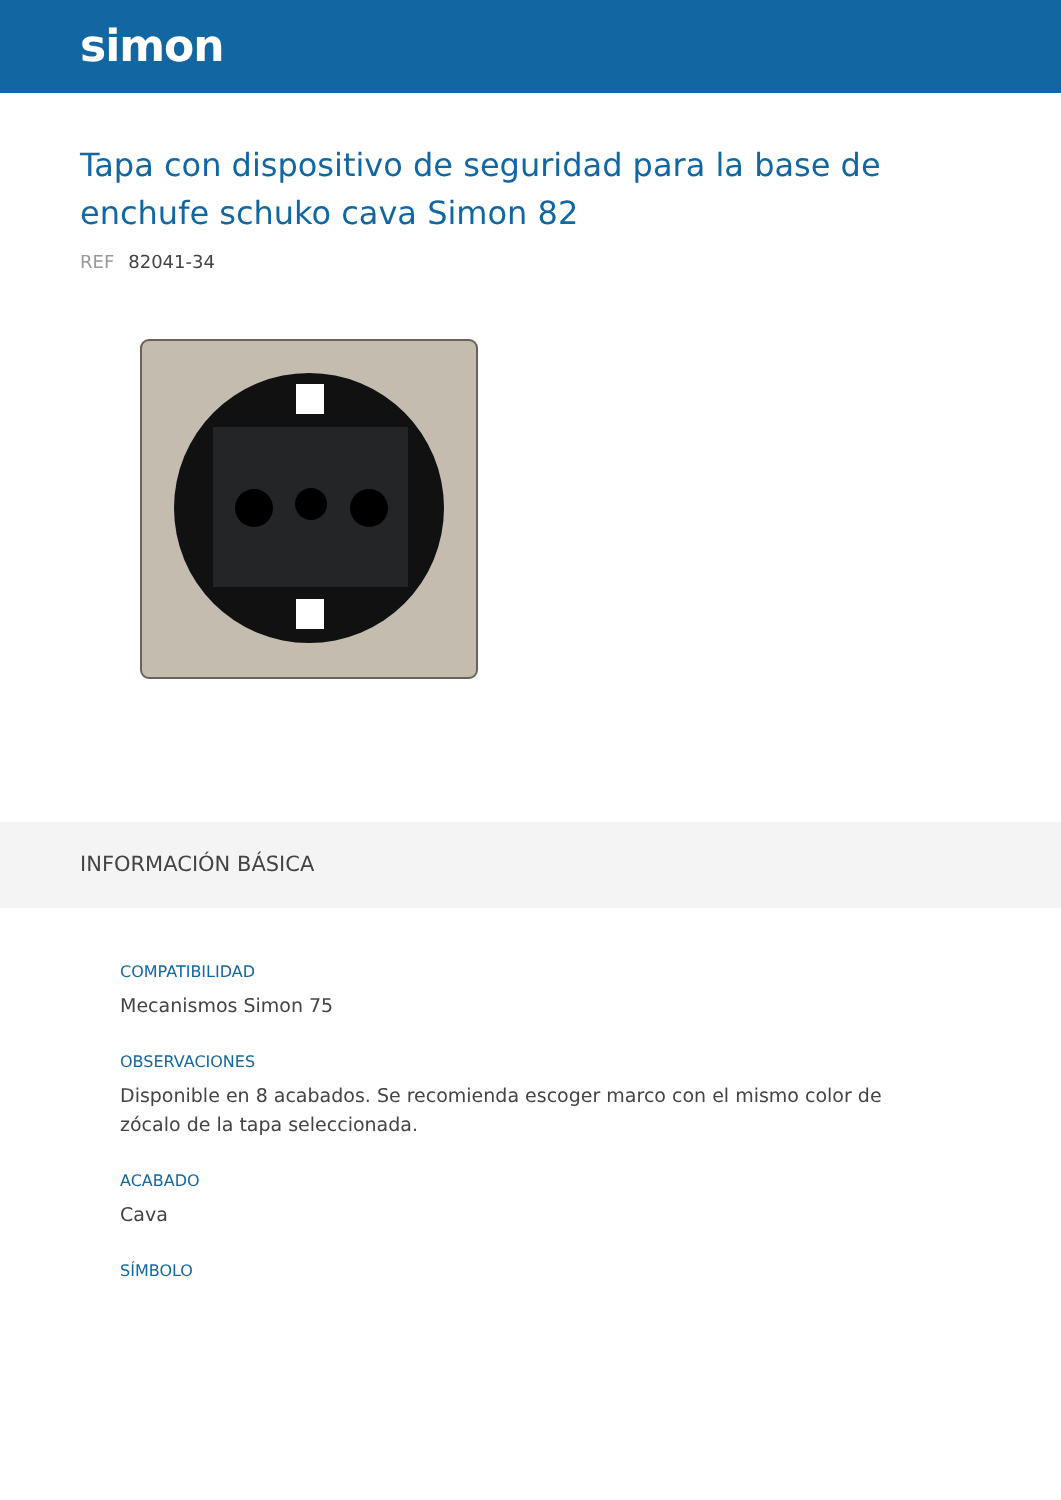simon
Tapa con dispositivo de seguridad para la base de enchufe schuko cava Simon 82
REF 82041-34
INFORMACIÓN BÁSICA
COMPATIBILIDAD
Mecanismos Simon 75
OBSERVACIONES
Disponible en 8 acabados. Se recomienda escoger marco con el mismo color de zócalo de la tapa seleccionada.
ACABADO
Cava
SÍMBOLO